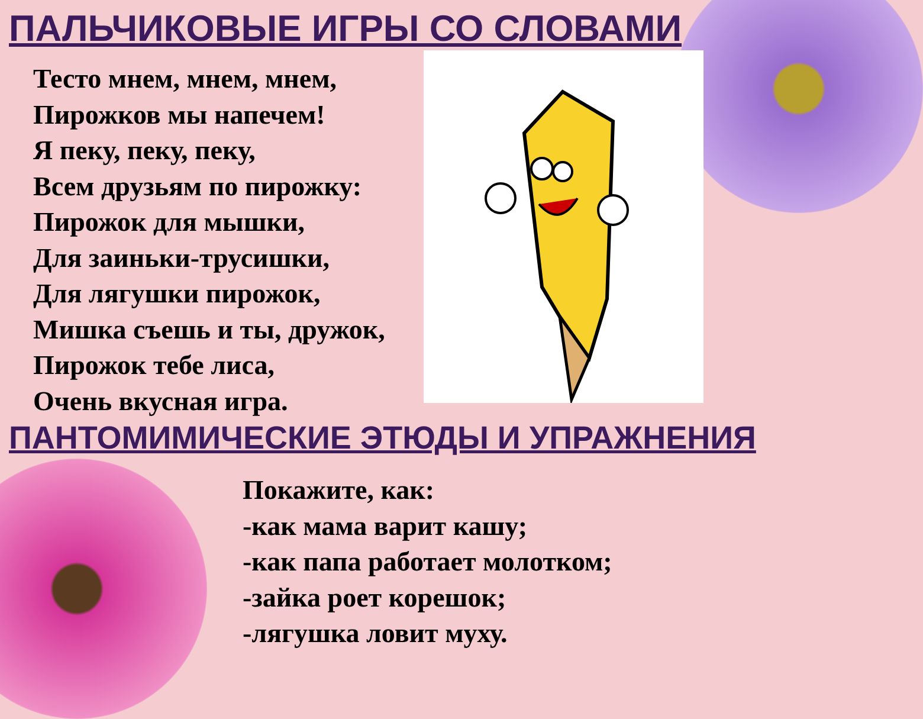ПАЛЬЧИКОВЫЕ ИГРЫ СО СЛОВАМИ
Тесто мнем, мнем, мнем,
Пирожков мы напечем!
Я пеку, пеку, пеку,
Всем друзьям по пирожку:
Пирожок для мышки,
Для заиньки-трусишки,
Для лягушки пирожок,
Мишка съешь и ты, дружок,
Пирожок тебе лиса,
Очень вкусная игра.
ПАНТОМИМИЧЕСКИЕ ЭТЮДЫ И УПРАЖНЕНИЯ
Покажите, как:
-как мама варит кашу;
-как папа работает молотком;
-зайка роет корешок;
-лягушка ловит муху.